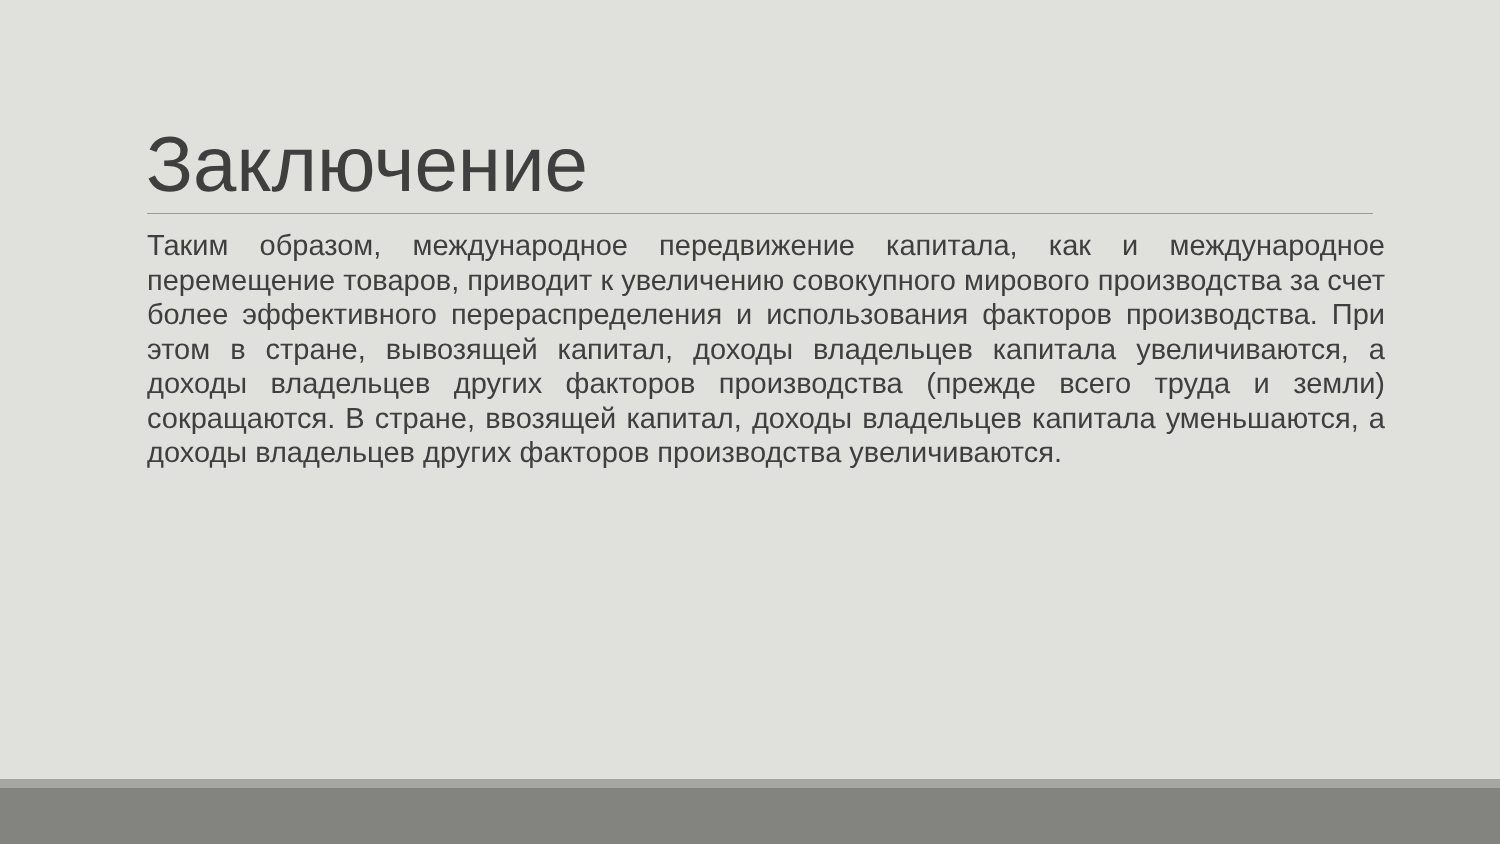Заключение
Таким образом, международное передвижение капитала, как и международное перемещение товаров, приводит к увеличению совокупного мирового производства за счет более эффективного перераспределения и использования факторов производства. При этом в стране, вывозящей капитал, доходы владельцев капитала увеличиваются, а доходы владельцев других факторов производства (прежде всего труда и земли) сокращаются. В стране, ввозящей капитал, доходы владельцев капитала уменьшаются, а доходы владельцев других факторов производства увеличиваются.